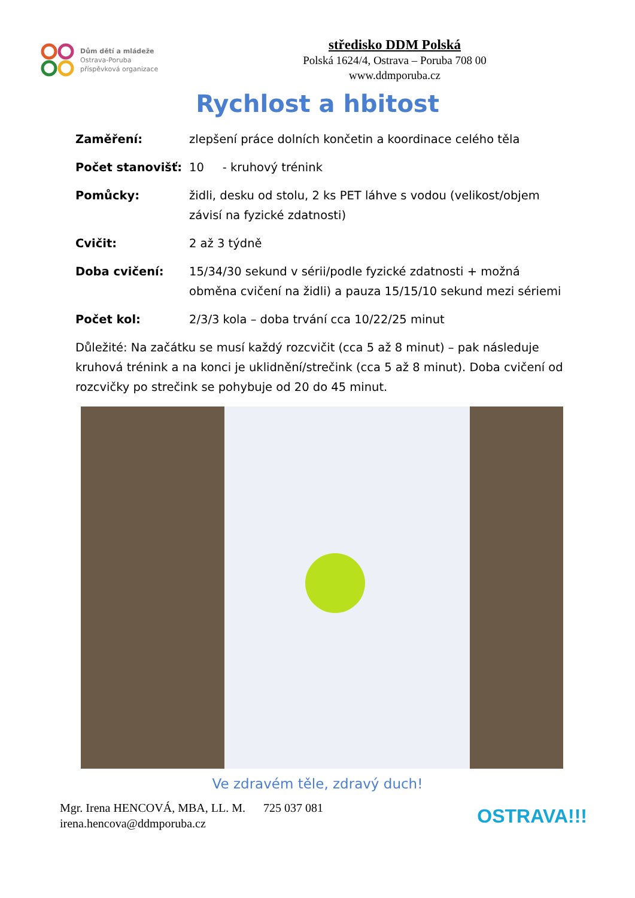Dům dětí a mládeže
Ostrava-Poruba
příspěvková organizace
středisko DDM Polská
Polská 1624/4, Ostrava – Poruba 708 00
www.ddmporuba.cz
Rychlost a hbitost
Zaměření: zlepšení práce dolních končetin a koordinace celého těla
Počet stanovišť: 10 - kruhový trénink
Pomůcky: židli, desku od stolu, 2 ks PET láhve s vodou (velikost/objem závisí na fyzické zdatnosti)
Cvičit: 2 až 3 týdně
Doba cvičení: 15/34/30 sekund v sérii/podle fyzické zdatnosti + možná obměna cvičení na židli) a pauza 15/15/10 sekund mezi sériemi
Počet kol: 2/3/3 kola – doba trvání cca 10/22/25 minut
Důležité: Na začátku se musí každý rozcvičit (cca 5 až 8 minut) – pak následuje kruhová trénink a na konci je uklidnění/strečink (cca 5 až 8 minut). Doba cvičení od rozcvičky po strečink se pohybuje od 20 do 45 minut.
Ve zdravém těle, zdravý duch!
Mgr. Irena HENCOVÁ, MBA, LL. M. 725 037 081
irena.hencova@ddmporuba.cz
OSTRAVA!!!